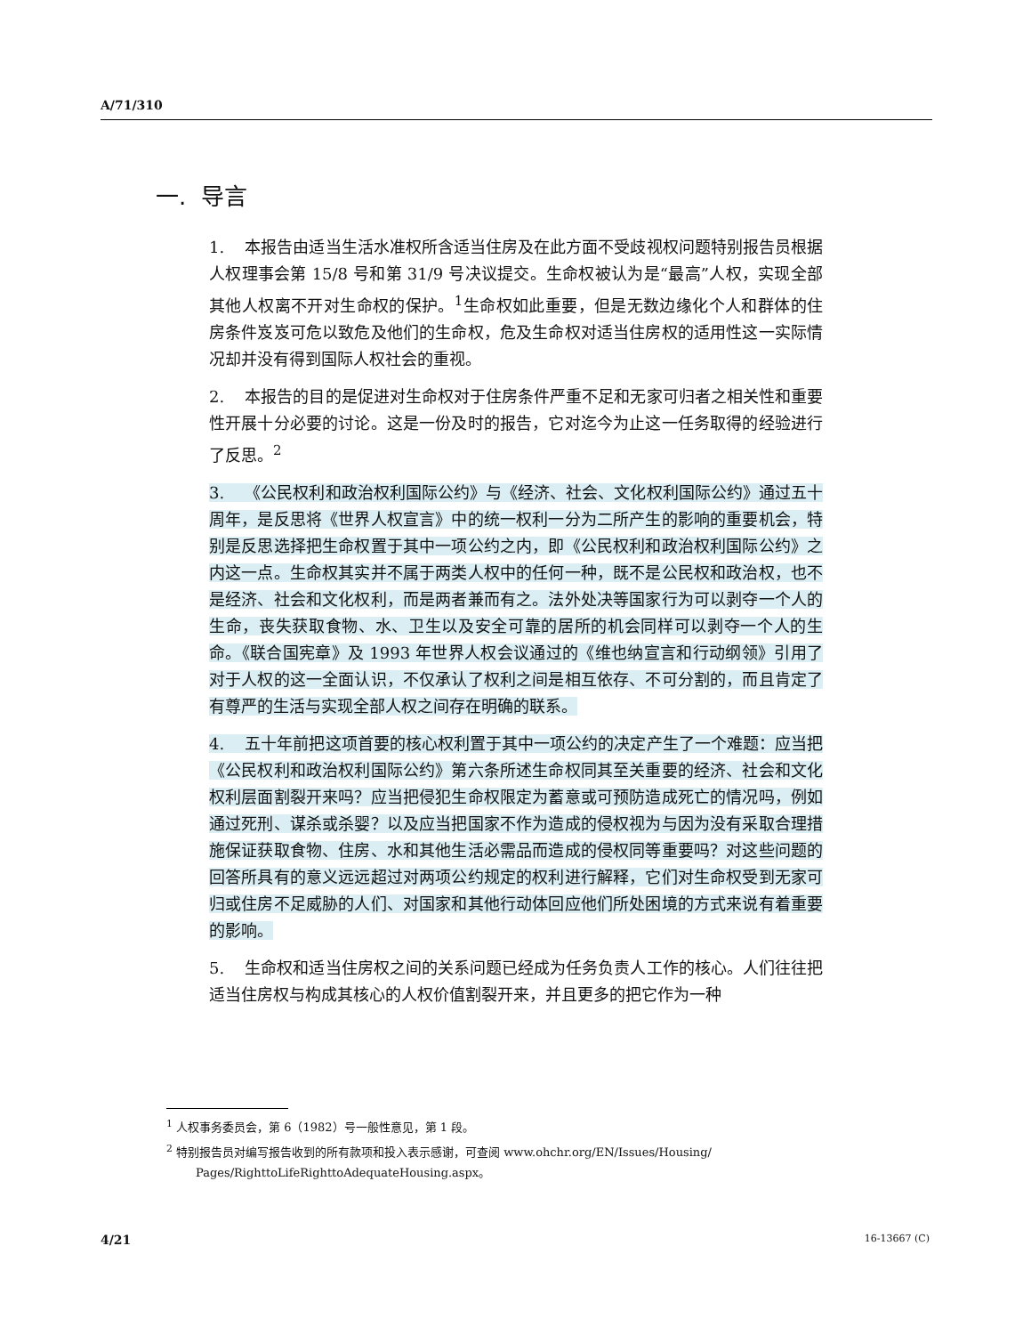A/71/310
一. 导言
1. 本报告由适当生活水准权所含适当住房及在此方面不受歧视权问题特别报告员根据人权理事会第 15/8 号和第 31/9 号决议提交。生命权被认为是“最高”人权，实现全部其他人权离不开对生命权的保护。<sup>1</sup>生命权如此重要，但是无数边缘化个人和群体的住房条件岌岌可危以致危及他们的生命权，危及生命权对适当住房权的适用性这一实际情况却并没有得到国际人权社会的重视。
2. 本报告的目的是促进对生命权对于住房条件严重不足和无家可归者之相关性和重要性开展十分必要的讨论。这是一份及时的报告，它对迄今为止这一任务取得的经验进行了反思。<sup>2</sup>
3. 《公民权利和政治权利国际公约》与《经济、社会、文化权利国际公约》通过五十周年，是反思将《世界人权宣言》中的统一权利一分为二所产生的影响的重要机会，特别是反思选择把生命权置于其中一项公约之内，即《公民权利和政治权利国际公约》之内这一点。生命权其实并不属于两类人权中的任何一种，既不是公民权和政治权，也不是经济、社会和文化权利，而是两者兼而有之。法外处决等国家行为可以剥夺一个人的生命，丧失获取食物、水、卫生以及安全可靠的居所的机会同样可以剥夺一个人的生命。《联合国宪章》及 1993 年世界人权会议通过的《维也纳宣言和行动纲领》引用了对于人权的这一全面认识，不仅承认了权利之间是相互依存、不可分割的，而且肯定了有尊严的生活与实现全部人权之间存在明确的联系。
4. 五十年前把这项首要的核心权利置于其中一项公约的决定产生了一个难题：应当把《公民权利和政治权利国际公约》第六条所述生命权同其至关重要的经济、社会和文化权利层面割裂开来吗？应当把侵犯生命权限定为蓄意或可预防造成死亡的情况吗，例如通过死刑、谋杀或杀婴？以及应当把国家不作为造成的侵权视为与因为没有采取合理措施保证获取食物、住房、水和其他生活必需品而造成的侵权同等重要吗？对这些问题的回答所具有的意义远远超过对两项公约规定的权利进行解释，它们对生命权受到无家可归或住房不足威胁的人们、对国家和其他行动体回应他们所处困境的方式来说有着重要的影响。
5. 生命权和适当住房权之间的关系问题已经成为任务负责人工作的核心。人们往往把适当住房权与构成其核心的人权价值割裂开来，并且更多的把它作为一种
<sup>1</sup> 人权事务委员会，第 6（1982）号一般性意见，第 1 段。
<sup>2</sup> 特别报告员对编写报告收到的所有款项和投入表示感谢，可查阅 www.ohchr.org/EN/Issues/Housing/
Pages/RighttoLifeRighttoAdequateHousing.aspx。
4/21 16-13667 (C)